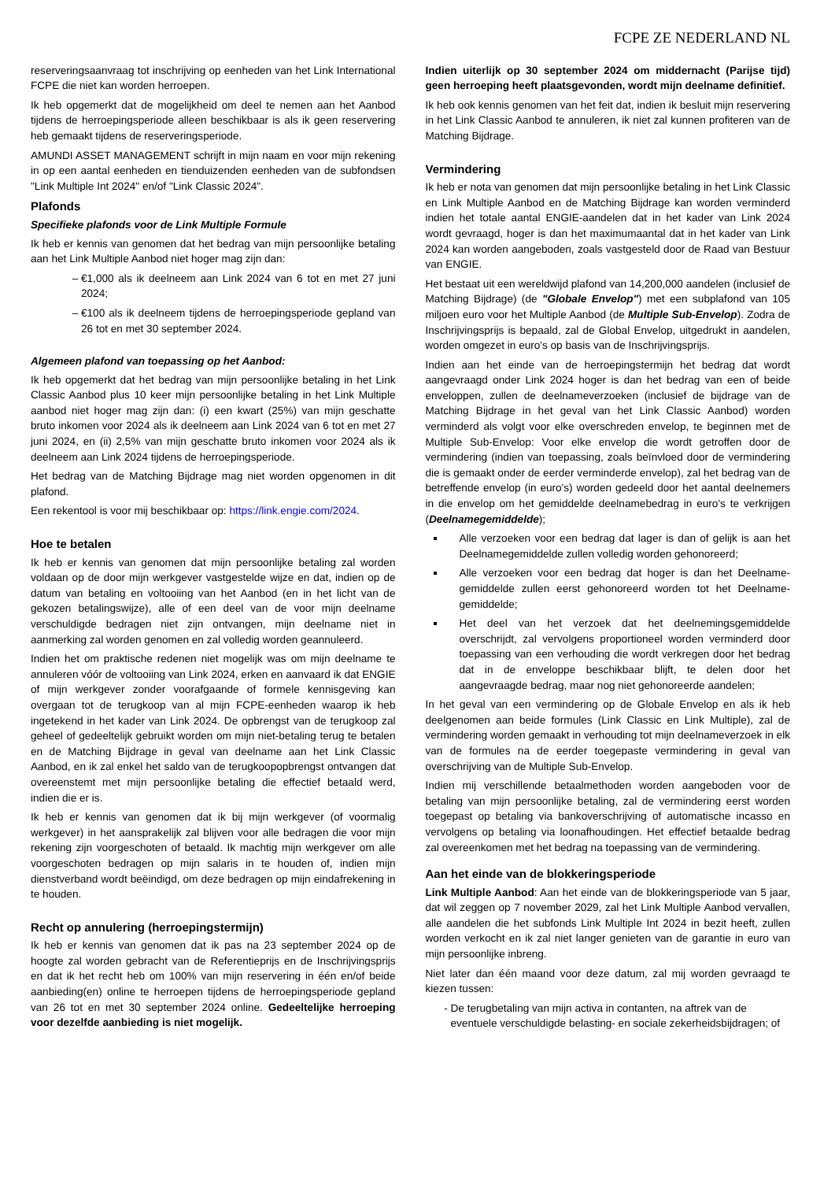FCPE ZE NEDERLAND NL
reserveringsaanvraag tot inschrijving op eenheden van het Link International FCPE die niet kan worden herroepen.
Ik heb opgemerkt dat de mogelijkheid om deel te nemen aan het Aanbod tijdens de herroepingsperiode alleen beschikbaar is als ik geen reservering heb gemaakt tijdens de reserveringsperiode.
AMUNDI ASSET MANAGEMENT schrijft in mijn naam en voor mijn rekening in op een aantal eenheden en tienduizenden eenheden van de subfondsen "Link Multiple Int 2024" en/of "Link Classic 2024".
Plafonds
Specifieke plafonds voor de Link Multiple Formule
Ik heb er kennis van genomen dat het bedrag van mijn persoonlijke betaling aan het Link Multiple Aanbod niet hoger mag zijn dan:
€1,000 als ik deelneem aan Link 2024 van 6 tot en met 27 juni 2024;
€100 als ik deelneem tijdens de herroepingsperiode gepland van 26 tot en met 30 september 2024.
Algemeen plafond van toepassing op het Aanbod:
Ik heb opgemerkt dat het bedrag van mijn persoonlijke betaling in het Link Classic Aanbod plus 10 keer mijn persoonlijke betaling in het Link Multiple aanbod niet hoger mag zijn dan: (i) een kwart (25%) van mijn geschatte bruto inkomen voor 2024 als ik deelneem aan Link 2024 van 6 tot en met 27 juni 2024, en (ii) 2,5% van mijn geschatte bruto inkomen voor 2024 als ik deelneem aan Link 2024 tijdens de herroepingsperiode.
Het bedrag van de Matching Bijdrage mag niet worden opgenomen in dit plafond.
Een rekentool is voor mij beschikbaar op: https://link.engie.com/2024.
Hoe te betalen
Ik heb er kennis van genomen dat mijn persoonlijke betaling zal worden voldaan op de door mijn werkgever vastgestelde wijze en dat, indien op de datum van betaling en voltooiing van het Aanbod (en in het licht van de gekozen betalingswijze), alle of een deel van de voor mijn deelname verschuldigde bedragen niet zijn ontvangen, mijn deelname niet in aanmerking zal worden genomen en zal volledig worden geannuleerd.
Indien het om praktische redenen niet mogelijk was om mijn deelname te annuleren vóór de voltooiing van Link 2024, erken en aanvaard ik dat ENGIE of mijn werkgever zonder voorafgaande of formele kennisgeving kan overgaan tot de terugkoop van al mijn FCPE-eenheden waarop ik heb ingetekend in het kader van Link 2024. De opbrengst van de terugkoop zal geheel of gedeeltelijk gebruikt worden om mijn niet-betaling terug te betalen en de Matching Bijdrage in geval van deelname aan het Link Classic Aanbod, en ik zal enkel het saldo van de terugkoopopbrengst ontvangen dat overeenstemt met mijn persoonlijke betaling die effectief betaald werd, indien die er is.
Ik heb er kennis van genomen dat ik bij mijn werkgever (of voormalig werkgever) in het aansprakelijk zal blijven voor alle bedragen die voor mijn rekening zijn voorgeschoten of betaald. Ik machtig mijn werkgever om alle voorgeschoten bedragen op mijn salaris in te houden of, indien mijn dienstverband wordt beëindigd, om deze bedragen op mijn eindafrekening in te houden.
Recht op annulering (herroepingstermijn)
Ik heb er kennis van genomen dat ik pas na 23 september 2024 op de hoogte zal worden gebracht van de Referentieprijs en de Inschrijvingsprijs en dat ik het recht heb om 100% van mijn reservering in één en/of beide aanbieding(en) online te herroepen tijdens de herroepingsperiode gepland van 26 tot en met 30 september 2024 online. Gedeeltelijke herroeping voor dezelfde aanbieding is niet mogelijk.
Indien uiterlijk op 30 september 2024 om middernacht (Parijse tijd) geen herroeping heeft plaatsgevonden, wordt mijn deelname definitief.
Ik heb ook kennis genomen van het feit dat, indien ik besluit mijn reservering in het Link Classic Aanbod te annuleren, ik niet zal kunnen profiteren van de Matching Bijdrage.
Vermindering
Ik heb er nota van genomen dat mijn persoonlijke betaling in het Link Classic en Link Multiple Aanbod en de Matching Bijdrage kan worden verminderd indien het totale aantal ENGIE-aandelen dat in het kader van Link 2024 wordt gevraagd, hoger is dan het maximumaantal dat in het kader van Link 2024 kan worden aangeboden, zoals vastgesteld door de Raad van Bestuur van ENGIE.
Het bestaat uit een wereldwijd plafond van 14,200,000 aandelen (inclusief de Matching Bijdrage) (de "Globale Envelop") met een subplafond van 105 miljoen euro voor het Multiple Aanbod (de Multiple Sub-Envelop). Zodra de Inschrijvingsprijs is bepaald, zal de Global Envelop, uitgedrukt in aandelen, worden omgezet in euro's op basis van de Inschrijvingsprijs.
Indien aan het einde van de herroepingstermijn het bedrag dat wordt aangevraagd onder Link 2024 hoger is dan het bedrag van een of beide enveloppen, zullen de deelnameverzoeken (inclusief de bijdrage van de Matching Bijdrage in het geval van het Link Classic Aanbod) worden verminderd als volgt voor elke overschreden envelop, te beginnen met de Multiple Sub-Envelop: Voor elke envelop die wordt getroffen door de vermindering (indien van toepassing, zoals beïnvloed door de vermindering die is gemaakt onder de eerder verminderde envelop), zal het bedrag van de betreffende envelop (in euro's) worden gedeeld door het aantal deelnemers in die envelop om het gemiddelde deelnamebedrag in euro's te verkrijgen (Deelnamegemiddelde);
Alle verzoeken voor een bedrag dat lager is dan of gelijk is aan het Deelnamegemiddelde zullen volledig worden gehonoreerd;
Alle verzoeken voor een bedrag dat hoger is dan het Deelname-gemiddelde zullen eerst gehonoreerd worden tot het Deelname-gemiddelde;
Het deel van het verzoek dat het deelnemingsgemiddelde overschrijdt, zal vervolgens proportioneel worden verminderd door toepassing van een verhouding die wordt verkregen door het bedrag dat in de enveloppe beschikbaar blijft, te delen door het aangevraagde bedrag, maar nog niet gehonoreerde aandelen;
In het geval van een vermindering op de Globale Envelop en als ik heb deelgenomen aan beide formules (Link Classic en Link Multiple), zal de vermindering worden gemaakt in verhouding tot mijn deelnameverzoek in elk van de formules na de eerder toegepaste vermindering in geval van overschrijving van de Multiple Sub-Envelop.
Indien mij verschillende betaalmethoden worden aangeboden voor de betaling van mijn persoonlijke betaling, zal de vermindering eerst worden toegepast op betaling via bankoverschrijving of automatische incasso en vervolgens op betaling via loonafhoudingen. Het effectief betaalde bedrag zal overeenkomen met het bedrag na toepassing van de vermindering.
Aan het einde van de blokkeringsperiode
Link Multiple Aanbod: Aan het einde van de blokkeringsperiode van 5 jaar, dat wil zeggen op 7 november 2029, zal het Link Multiple Aanbod vervallen, alle aandelen die het subfonds Link Multiple Int 2024 in bezit heeft, zullen worden verkocht en ik zal niet langer genieten van de garantie in euro van mijn persoonlijke inbreng.
Niet later dan één maand voor deze datum, zal mij worden gevraagd te kiezen tussen:
De terugbetaling van mijn activa in contanten, na aftrek van de eventuele verschuldigde belasting- en sociale zekerheidsbijdragen; of